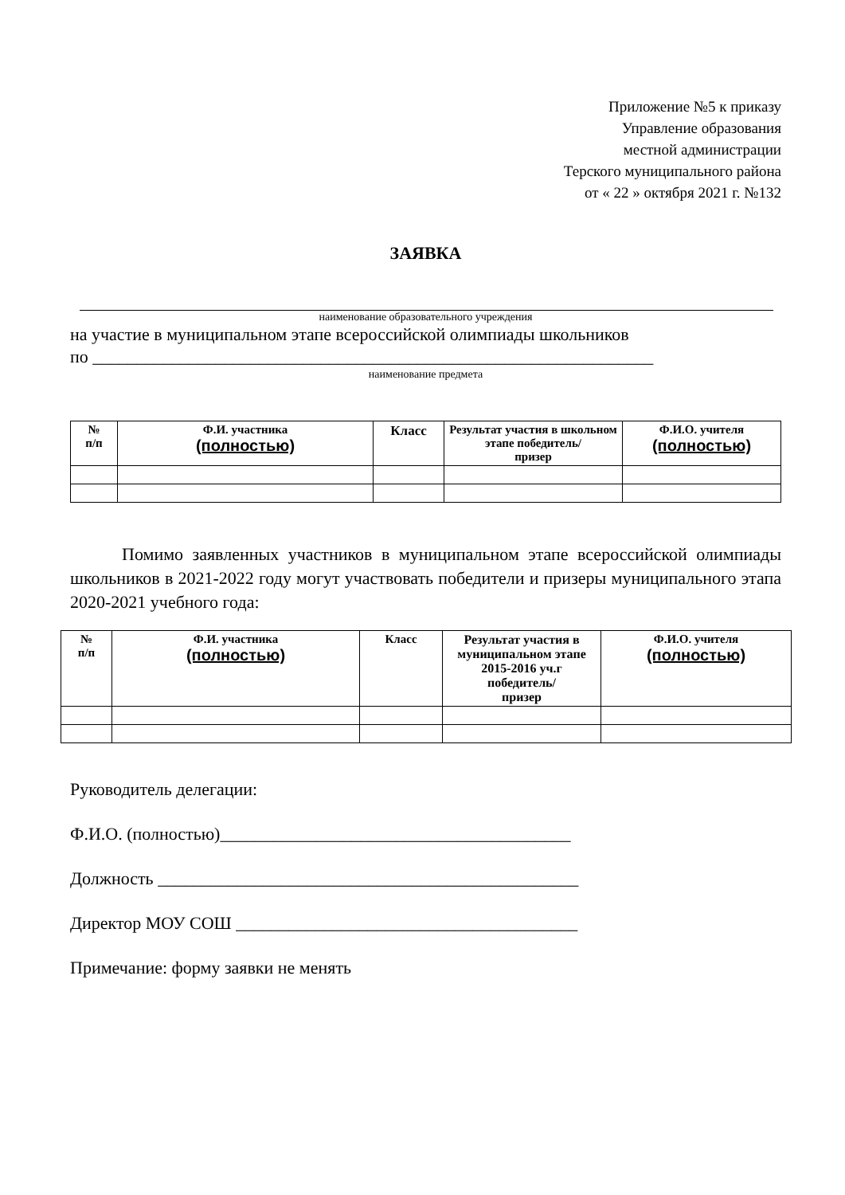Приложение №5 к приказу
Управление образования
местной администрации
Терского муниципального района
от « 22 » октября 2021 г. №132
ЗАЯВКА
наименование образовательного учреждения
на участие в муниципальном этапе всероссийской олимпиады школьников
по ________________________________________________________________
наименование предмета
| № п/п | Ф.И. участника (полностью) | Класс | Результат участия в школьном этапе победитель/ призер | Ф.И.О. учителя (полностью) |
| --- | --- | --- | --- | --- |
Помимо заявленных участников в муниципальном этапе всероссийской олимпиады школьников в 2021-2022 году могут участвовать победители и призеры муниципального этапа 2020-2021 учебного года:
| № п/п | Ф.И. участника (полностью) | Класс | Результат участия в муниципальном этапе 2015-2016 уч.г победитель/ призер | Ф.И.О. учителя (полностью) |
| --- | --- | --- | --- | --- |
Руководитель делегации:
Ф.И.О. (полностью)________________________________________
Должность ________________________________________________
Директор МОУ СОШ _______________________________________
Примечание: форму заявки не менять